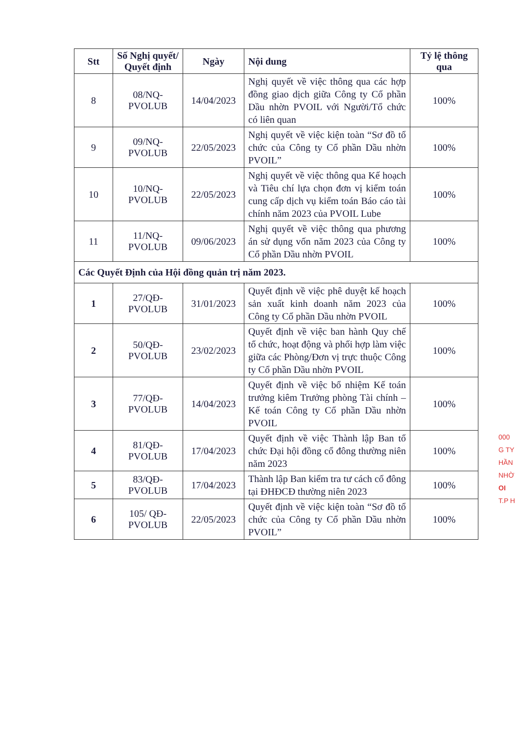| Stt | Số Nghị quyết/ Quyết định | Ngày | Nội dung | Tỷ lệ thông qua |
| --- | --- | --- | --- | --- |
| 8 | 08/NQ-PVOLUB | 14/04/2023 | Nghị quyết về việc thông qua các hợp đồng giao dịch giữa Công ty Cổ phần Dầu nhờn PVOIL với Người/Tổ chức có liên quan | 100% |
| 9 | 09/NQ-PVOLUB | 22/05/2023 | Nghị quyết về việc kiện toàn “Sơ đồ tổ chức của Công ty Cổ phần Dầu nhờn PVOIL” | 100% |
| 10 | 10/NQ-PVOLUB | 22/05/2023 | Nghị quyết về việc thông qua Kế hoạch và Tiêu chí lựa chọn đơn vị kiểm toán cung cấp dịch vụ kiểm toán Báo cáo tài chính năm 2023 của PVOIL Lube | 100% |
| 11 | 11/NQ-PVOLUB | 09/06/2023 | Nghị quyết về việc thông qua phương án sử dụng vốn năm 2023 của Công ty Cổ phần Dầu nhờn PVOIL | 100% |
| Các Quyết Định của Hội đồng quản trị năm 2023. | | | | |
| 1 | 27/QĐ-PVOLUB | 31/01/2023 | Quyết định về việc phê duyệt kế hoạch sản xuất kinh doanh năm 2023 của Công ty Cổ phần Dầu nhờn PVOIL | 100% |
| 2 | 50/QĐ-PVOLUB | 23/02/2023 | Quyết định về việc ban hành Quy chế tổ chức, hoạt động và phối hợp làm việc giữa các Phòng/Đơn vị trực thuộc Công ty Cổ phần Dầu nhờn PVOIL | 100% |
| 3 | 77/QĐ-PVOLUB | 14/04/2023 | Quyết định về việc bổ nhiệm Kế toán trưởng kiêm Trưởng phòng Tài chính – Kế toán Công ty Cổ phần Dầu nhờn PVOIL | 100% |
| 4 | 81/QĐ-PVOLUB | 17/04/2023 | Quyết định về việc Thành lập Ban tổ chức Đại hội đồng cổ đông thường niên năm 2023 | 100% |
| 5 | 83/QĐ-PVOLUB | 17/04/2023 | Thành lập Ban kiểm tra tư cách cổ đông tại ĐHĐCĐ thường niên 2023 | 100% |
| 6 | 105/ QĐ-PVOLUB | 22/05/2023 | Quyết định về việc kiện toàn “Sơ đồ tổ chức của Công ty Cổ phần Dầu nhờn PVOIL” | 100% |
000
G TY
HẦN
NHỜ
OI
T.P H